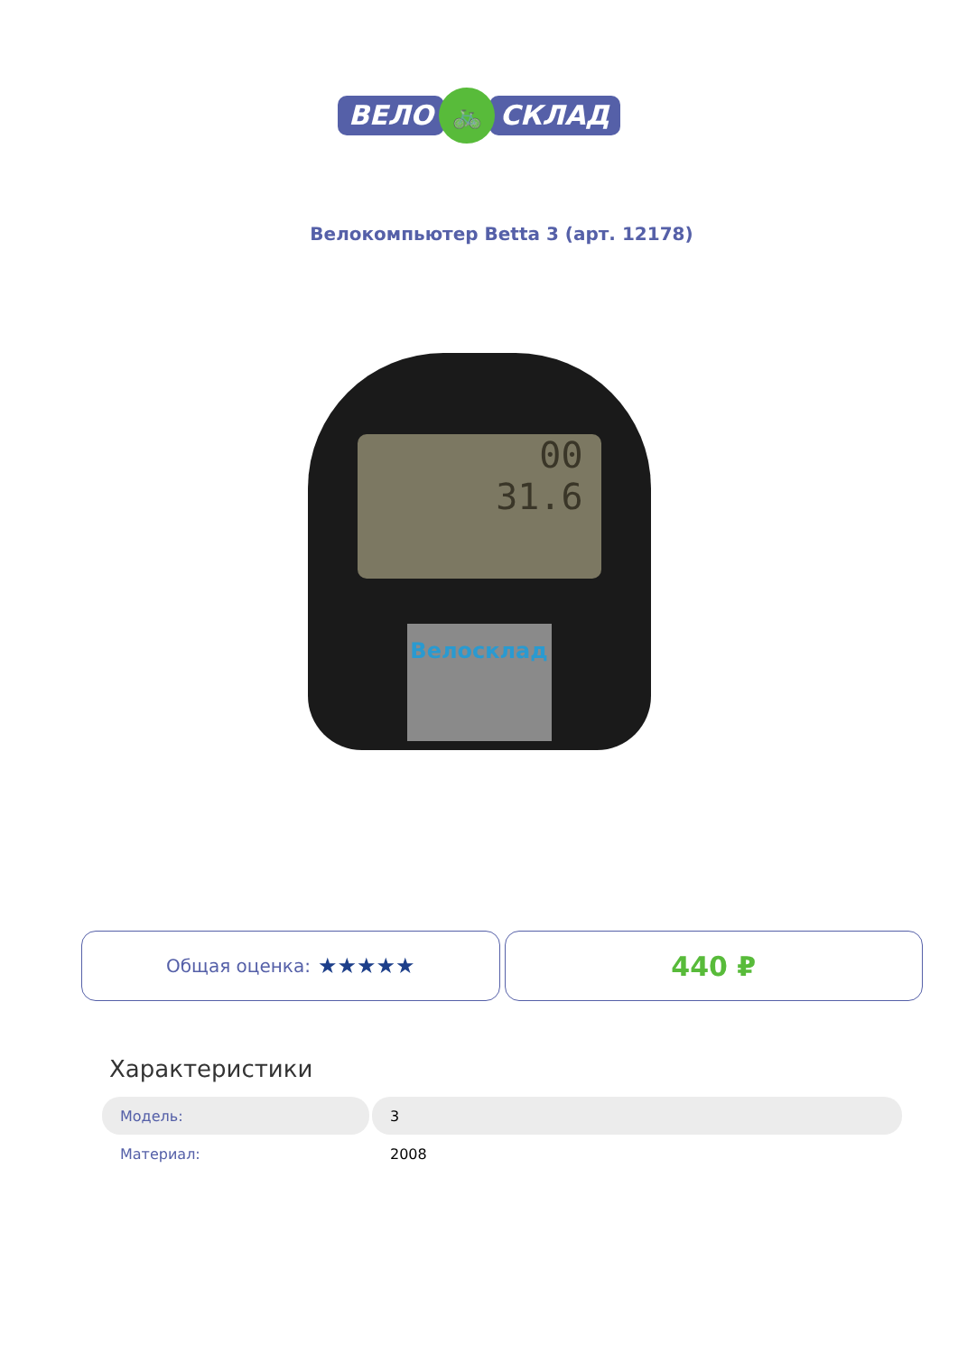ВЕЛО 🚲 СКЛАД
Велокомпьютер Betta 3 (арт. 12178)
00
31.6
Велосклад
Общая оценка: ★★★★★
440 ₽
Характеристики
| Модель: | 3 |
| Материал: | 2008 |